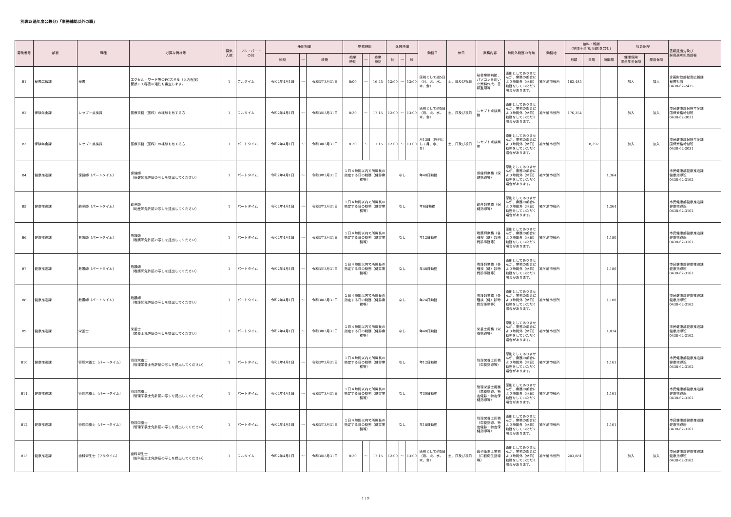別表2(過年度公募分)「事務補助以外の職」
| 募集番号 | 部署 | 職種 | 必要な資格等 | 募集 人数 | フル・パート の別 | 任用期間 | | | 勤務時間 | | | 休憩時間 | | | 勤務日 | 休日 | 業務内容 | 時間外勤務の有無 | 勤務地 | 給料・報酬 (地域手当(相当額)を含む) | | | 社会保険 | | 書類提出先及び 採用選考担当部署 |
| --- | --- | --- | --- | --- | --- | --- | --- | --- | --- | --- | --- | --- | --- | --- | --- | --- | --- | --- | --- | --- | --- | --- | --- | --- | --- |
| | | | | | | 始期 | ～ | 終期 | 始業 時刻 | ～ | 終業 時刻 | 始 | ～ | 終 | | | | | | 月額 | 日額 | 時間額 | 健康保険 厚生年金保険 | 雇用保険 | |
| B1 | 秘書広報課 | 秘書 | エクセル・ワード等のPCスキル（入力程度） 面接にて秘書の適性を審査します。 | 1 | フルタイム | 令和2年4月1日 | ～ | 令和3年3月31日 | 8:00 | ～ | 16:45 | 12:00 | ～ | 13:00 | 原則として週5日（月、火、水、木、金） | 土、日及び祝日 | 秘書業務補助、パソコンを用いた資料作成、書類整理等 | 原則としてありませんが、業務の都合により時間外（休日）勤務をしていただく場合があります。 | 袖ケ浦市役所 | 163,485 | | | 加入 | 加入 | 企画財政部秘書広報課 秘書担当 0438-62-2435 |
| B2 | 保険年金課 | レセプト点検員 | 医療事務（医科）の経験を有する方 | 1 | フルタイム | 令和2年4月1日 | ～ | 令和3年3月31日 | 8:30 | ～ | 17:15 | 12:00 | ～ | 13:00 | 原則として週5日（月、火、水、木、金） | 土、日及び祝日 | レセプト点検業務 | 原則としてありませんが、業務の都合により時間外（休日）勤務をしていただく場合があります。 | 袖ケ浦市役所 | 176,354 | | | 加入 | 加入 | 市民健康部保険年金課 国保資格給付班 0438-62-3031 |
| B3 | 保険年金課 | レセプト点検員 | 医療事務（医科）の経験を有する方 | 1 | パートタイム | 令和2年4月1日 | ～ | 令和3年3月31日 | 8:30 | ～ | 17:15 | 12:00 | ～ | 13:00 | 月13日（原則として月、水、金） | 土、日及び祝日 | レセプト点検業務 | 原則としてありませんが、業務の都合により時間外（休日）勤務をしていただく場合があります。 | 袖ケ浦市役所 | | 8,397 | | 加入 | 加入 | 市民健康部保険年金課 国保資格給付班 0438-62-3031 |
| B4 | 健康推進課 | 保健師（パートタイム） | 保健師 （保健師免許証の写しを提出してください） | 1 | パートタイム | 令和2年4月1日 | ～ | 令和3年3月31日 | １日４時間以内で所属長の指定する日の勤務（健診業務等） | | | なし | | | 年48日勤務 | | 保健師業務（保健指導等） | 原則としてありませんが、業務の都合により時間外（休日）勤務をしていただく場合があります。 | 袖ケ浦市役所 | | | 1,364 | | | 市民健康部健康推進課 健康指導班 0438-62-3162 |
| B5 | 健康推進課 | 助産師（パートタイム） | 助産師 （助産師免許証の写しを提出してください） | 1 | パートタイム | 令和2年4月1日 | ～ | 令和3年3月31日 | １日４時間以内で所属長の指定する日の勤務（健診業務等） | | | なし | | | 年6日勤務 | | 助産師業務（保健指導等） | 原則としてありませんが、業務の都合により時間外（休日）勤務をしていただく場合があります。 | 袖ケ浦市役所 | | | 1,364 | | | 市民健康部健康推進課 健康指導班 0438-62-3162 |
| B6 | 健康推進課 | 看護師（パートタイム） | 看護師 （看護師免許証の写しを提出してください） | 1 | パートタイム | 令和2年4月1日 | ～ | 令和3年3月31日 | １日４時間以内で所属長の指定する日の勤務（健診業務等） | | | なし | | | 年12日勤務 | | 看護師業務（各種検（健）診時問診事務等） | 原則としてありませんが、業務の都合により時間外（休日）勤務をしていただく場合があります。 | 袖ケ浦市役所 | | | 1,180 | | | 市民健康部健康推進課 健康指導班 0438-62-3162 |
| B7 | 健康推進課 | 看護師（パートタイム） | 看護師 （看護師免許証の写しを提出してください） | 1 | パートタイム | 令和2年4月1日 | ～ | 令和3年3月31日 | １日４時間以内で所属長の指定する日の勤務（健診業務等） | | | なし | | | 年48日勤務 | | 看護師業務（各種検（健）診時問診事務等） | 原則としてありませんが、業務の都合により時間外（休日）勤務をしていただく場合があります。 | 袖ケ浦市役所 | | | 1,180 | | | 市民健康部健康推進課 健康指導班 0438-62-3162 |
| B8 | 健康推進課 | 看護師（パートタイム） | 看護師 （看護師免許証の写しを提出してください） | 1 | パートタイム | 令和2年4月1日 | ～ | 令和3年3月31日 | １日４時間以内で所属長の指定する日の勤務（健診業務等） | | | なし | | | 年24日勤務 | | 看護師業務（各種検（健）診時問診事務等） | 原則としてありませんが、業務の都合により時間外（休日）勤務をしていただく場合があります。 | 袖ケ浦市役所 | | | 1,180 | | | 市民健康部健康推進課 健康指導班 0438-62-3162 |
| B9 | 健康推進課 | 栄養士 | 栄養士 （栄養士免許証の写しを提出してください） | 1 | パートタイム | 令和2年4月1日 | ～ | 令和3年3月31日 | １日４時間以内で所属長の指定する日の勤務（健診業務等） | | | なし | | | 年48日勤務 | | 栄養士用務（栄養指導等） | 原則としてありませんが、業務の都合により時間外（休日）勤務をしていただく場合があります。 | 袖ケ浦市役所 | | | 1,074 | | | 市民健康部健康推進課 健康指導班 0438-62-3162 |
| B10 | 健康推進課 | 管理栄養士（パートタイム） | 管理栄養士 （管理栄養士免許証の写しを提出してください） | 1 | パートタイム | 令和2年4月1日 | ～ | 令和3年3月31日 | １日４時間以内で所属長の指定する日の勤務（健診業務等） | | | なし | | | 年12日勤務 | | 管理栄養士用務（栄養指導等） | 原則としてありませんが、業務の都合により時間外（休日）勤務をしていただく場合があります。 | 袖ケ浦市役所 | | | 1,161 | | | 市民健康部健康推進課 健康指導班 0438-62-3162 |
| B11 | 健康推進課 | 管理栄養士（パートタイム） | 管理栄養士 （管理栄養士免許証の写しを提出してください） | 1 | パートタイム | 令和2年4月1日 | ～ | 令和3年3月31日 | １日４時間以内で所属長の指定する日の勤務（健診業務等） | | | なし | | | 年30日勤務 | | 管理栄養士用務（栄養指導、特定健診・特定保健指導等） | 原則としてありませんが、業務の都合により時間外（休日）勤務をしていただく場合があります。 | 袖ケ浦市役所 | | | 1,161 | | | 市民健康部健康推進課 健康指導班 0438-62-3162 |
| B12 | 健康推進課 | 管理栄養士（パートタイム） | 管理栄養士 （管理栄養士免許証の写しを提出してください） | 1 | パートタイム | 令和2年4月1日 | ～ | 令和3年3月31日 | １日４時間以内で所属長の指定する日の勤務（健診業務等） | | | なし | | | 年18日勤務 | | 管理栄養士用務（栄養指導、特定健診・特定保健指導等） | 原則としてありませんが、業務の都合により時間外（休日）勤務をしていただく場合があります。 | 袖ケ浦市役所 | | | 1,161 | | | 市民健康部健康推進課 健康指導班 0438-62-3162 |
| B13 | 健康推進課 | 歯科衛生士（フルタイム） | 歯科衛生士 （歯科衛生士免許証の写しを提出してください） | 1 | フルタイム | 令和2年4月1日 | ～ | 令和3年3月31日 | 8:30 | ～ | 17:15 | 12:00 | ～ | 13:00 | 原則として週5日（月、火、水、木、金） | 土、日及び祝日 | 歯科衛生士業務（口腔衛生指導等） | 原則としてありませんが、業務の都合により時間外（休日）勤務をしていただく場合があります。 | 袖ケ浦市役所 | 203,881 | | | 加入 | 加入 | 市民健康部健康推進課 健康指導班 0438-62-3162 |
1 / 9